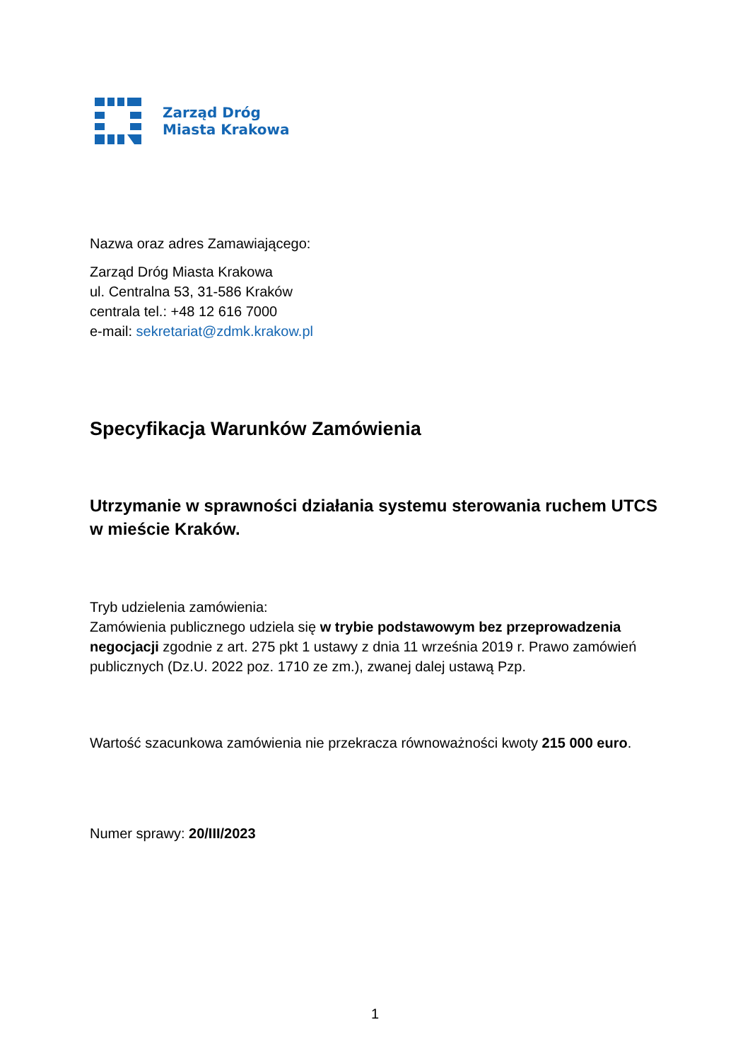Zarząd Dróg
Miasta Krakowa
Nazwa oraz adres Zamawiającego:
Zarząd Dróg Miasta Krakowa
ul. Centralna 53, 31-586 Kraków
centrala tel.: +48 12 616 7000
e-mail: sekretariat@zdmk.krakow.pl
Specyfikacja Warunków Zamówienia
Utrzymanie w sprawności działania systemu sterowania ruchem UTCS w mieście Kraków.
Tryb udzielenia zamówienia:
Zamówienia publicznego udziela się w trybie podstawowym bez przeprowadzenia negocjacji zgodnie z art. 275 pkt 1 ustawy z dnia 11 września 2019 r. Prawo zamówień publicznych (Dz.U. 2022 poz. 1710 ze zm.), zwanej dalej ustawą Pzp.
Wartość szacunkowa zamówienia nie przekracza równoważności kwoty 215 000 euro.
Numer sprawy: 20/III/2023
1